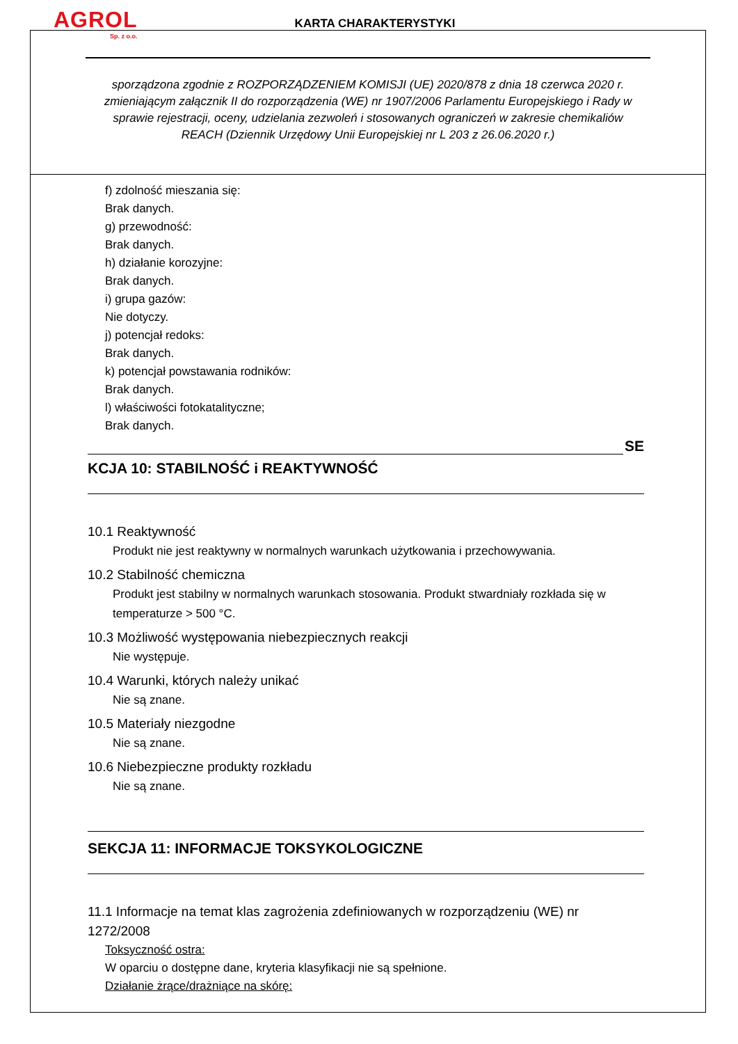AGROL
Sp. z o.o.
KARTA CHARAKTERYSTYKI
sporządzona zgodnie z ROZPORZĄDZENIEM KOMISJI (UE) 2020/878 z dnia 18 czerwca 2020 r. zmieniającym załącznik II do rozporządzenia (WE) nr 1907/2006 Parlamentu Europejskiego i Rady w sprawie rejestracji, oceny, udzielania zezwoleń i stosowanych ograniczeń w zakresie chemikaliów REACH (Dziennik Urzędowy Unii Europejskiej nr L 203 z 26.06.2020 r.)
f) zdolność mieszania się:
Brak danych.
g) przewodność:
Brak danych.
h) działanie korozyjne:
Brak danych.
i) grupa gazów:
Nie dotyczy.
j) potencjał redoks:
Brak danych.
k) potencjał powstawania rodników:
Brak danych.
l) właściwości fotokatalityczne;
Brak danych.
SE
KCJA 10: STABILNOŚĆ i REAKTYWNOŚĆ
10.1 Reaktywność
Produkt nie jest reaktywny w normalnych warunkach użytkowania i przechowywania.
10.2 Stabilność chemiczna
Produkt jest stabilny w normalnych warunkach stosowania. Produkt stwardniały rozkłada się w temperaturze > 500 °C.
10.3 Możliwość występowania niebezpiecznych reakcji
Nie występuje.
10.4 Warunki, których należy unikać
Nie są znane.
10.5 Materiały niezgodne
Nie są znane.
10.6 Niebezpieczne produkty rozkładu
Nie są znane.
SEKCJA 11: INFORMACJE TOKSYKOLOGICZNE
11.1 Informacje na temat klas zagrożenia zdefiniowanych w rozporządzeniu (WE) nr 1272/2008
Toksyczność ostra:
W oparciu o dostępne dane, kryteria klasyfikacji nie są spełnione.
Działanie żrące/drażniące na skórę: